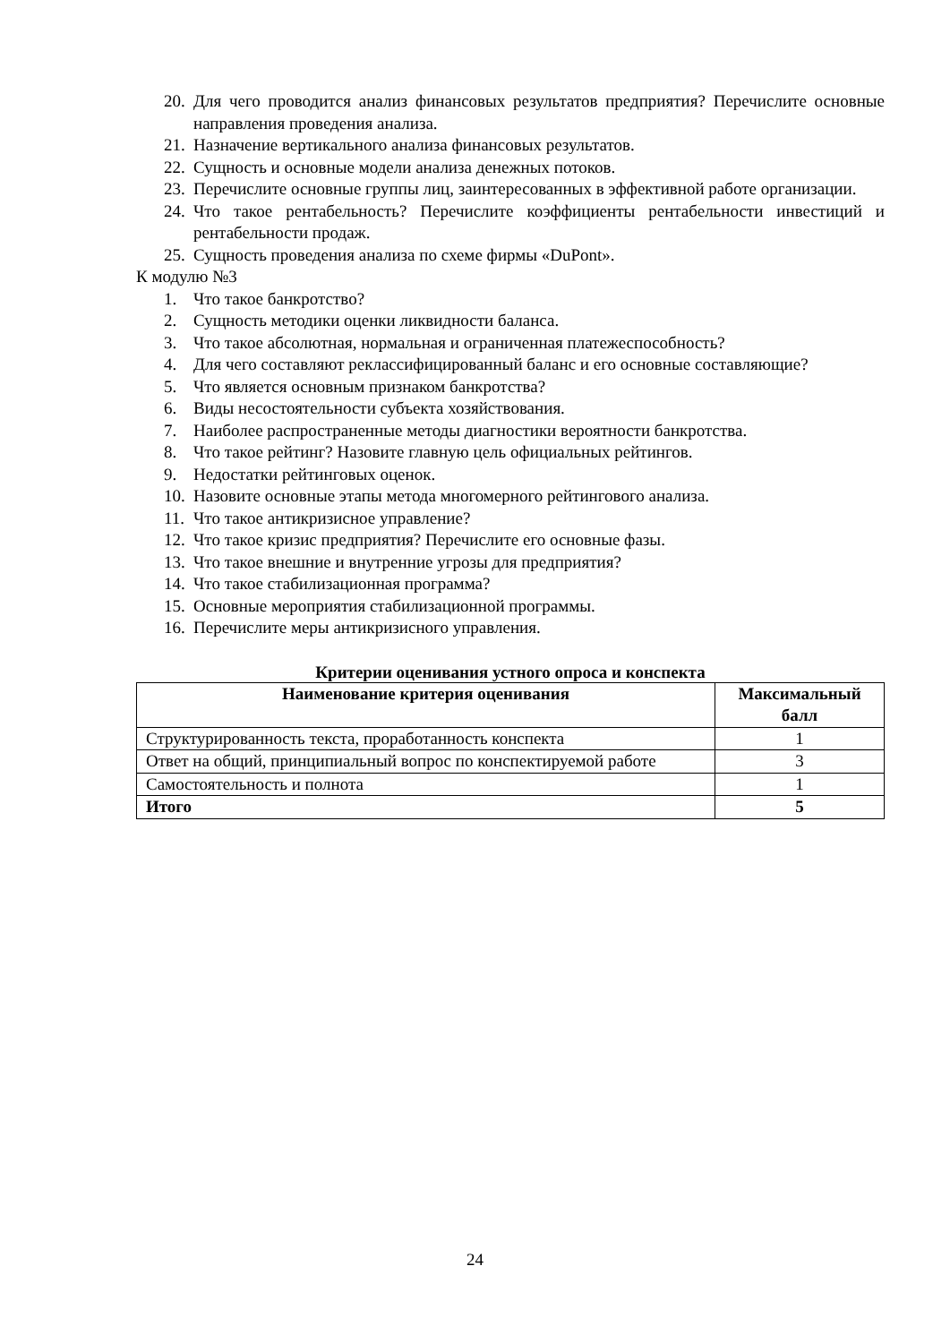20. Для чего проводится анализ финансовых результатов предприятия? Перечислите основные направления проведения анализа.
21. Назначение вертикального анализа финансовых результатов.
22. Сущность и основные модели анализа денежных потоков.
23. Перечислите основные группы лиц, заинтересованных в эффективной работе организации.
24. Что такое рентабельность? Перечислите коэффициенты рентабельности инвестиций и рентабельности продаж.
25. Сущность проведения анализа по схеме фирмы «DuPont».
К модулю №3
1. Что такое банкротство?
2. Сущность методики оценки ликвидности баланса.
3. Что такое абсолютная, нормальная и ограниченная платежеспособность?
4. Для чего составляют реклассифицированный баланс и его основные составляющие?
5. Что является основным признаком банкротства?
6. Виды несостоятельности субъекта хозяйствования.
7. Наиболее распространенные методы диагностики вероятности банкротства.
8. Что такое рейтинг? Назовите главную цель официальных рейтингов.
9. Недостатки рейтинговых оценок.
10. Назовите основные этапы метода многомерного рейтингового анализа.
11. Что такое антикризисное управление?
12. Что такое кризис предприятия? Перечислите его основные фазы.
13. Что такое внешние и внутренние угрозы для предприятия?
14. Что такое стабилизационная программа?
15. Основные мероприятия стабилизационной программы.
16. Перечислите меры антикризисного управления.
Критерии оценивания устного опроса и конспекта
| Наименование критерия оценивания | Максимальный балл |
| --- | --- |
| Структурированность текста, проработанность конспекта | 1 |
| Ответ на общий, принципиальный вопрос по конспектируемой работе | 3 |
| Самостоятельность и полнота | 1 |
| Итого | 5 |
24